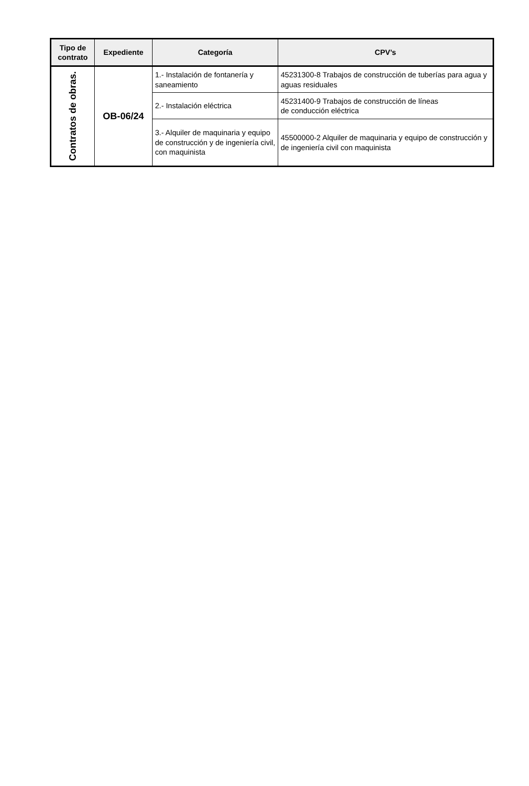| Tipo de contrato | Expediente | Categoría | CPV’s |
| --- | --- | --- | --- |
| Contratos de obras. | OB-06/24 | 1.- Instalación de fontanería y saneamiento | 45231300-8 Trabajos de construcción de tuberías para agua y aguas residuales |
| | | 2.- Instalación eléctrica | 45231400-9 Trabajos de construcción de líneas de conducción eléctrica |
| | | 3.- Alquiler de maquinaria y equipo de construcción y de ingeniería civil, con maquinista | 45500000-2 Alquiler de maquinaria y equipo de construcción y de ingeniería civil con maquinista |